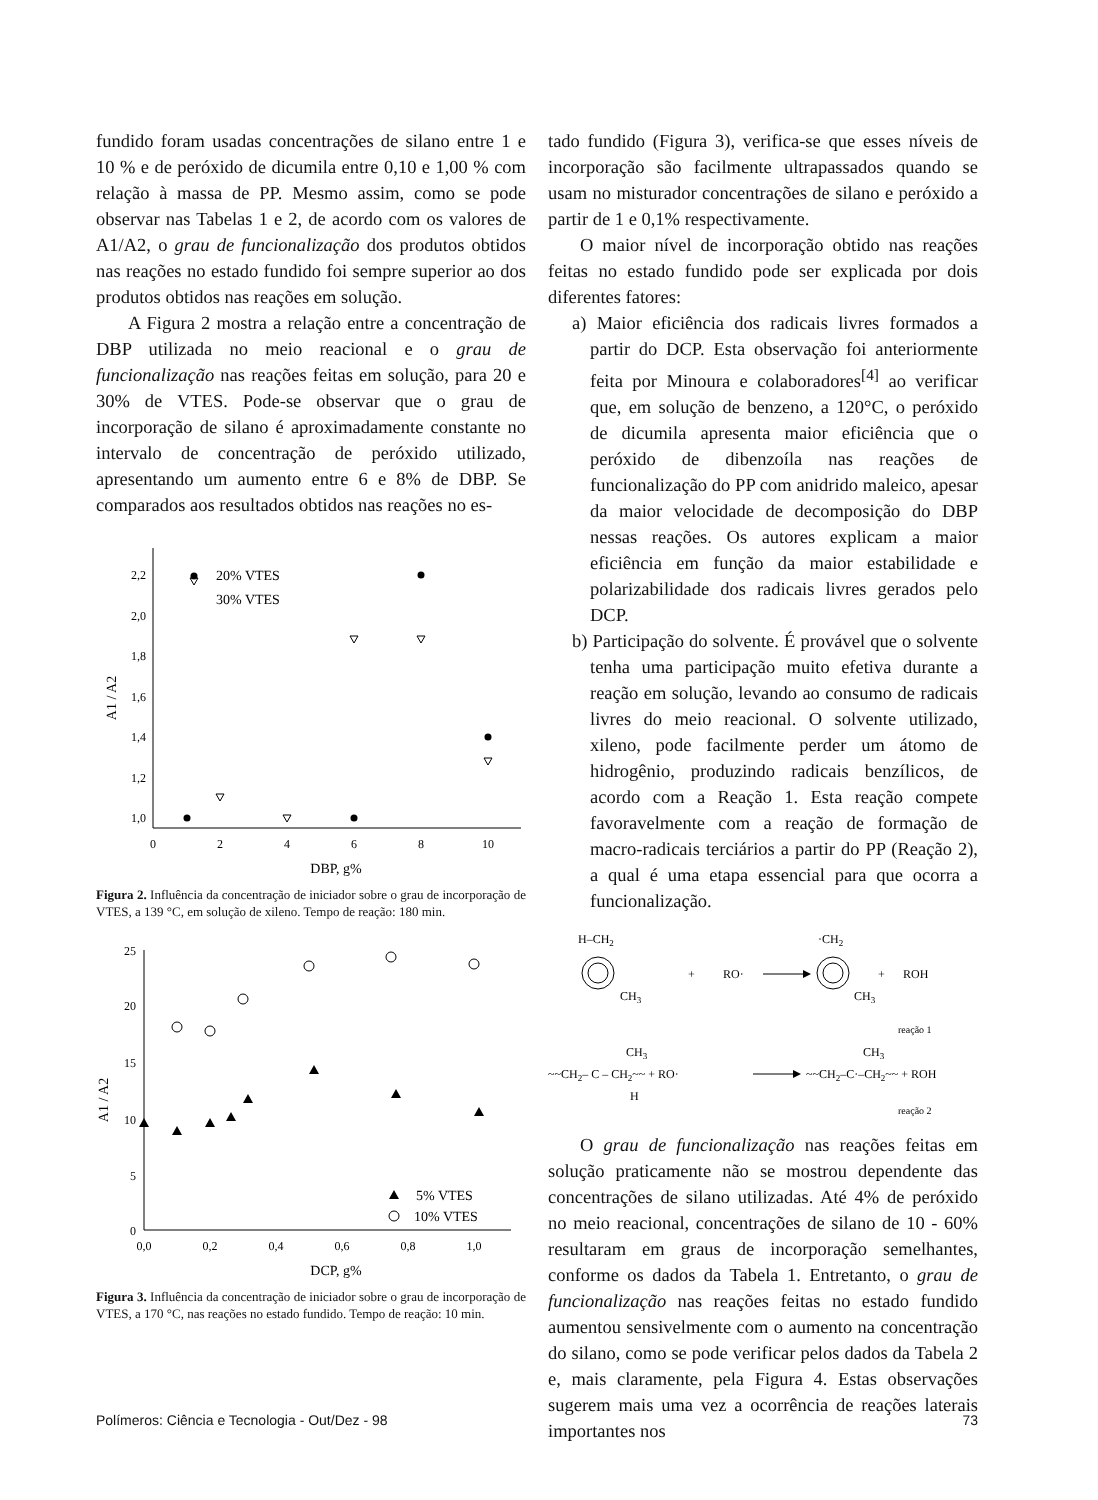fundido foram usadas concentrações de silano entre 1 e 10 % e de peróxido de dicumila entre 0,10 e 1,00 % com relação à massa de PP. Mesmo assim, como se pode observar nas Tabelas 1 e 2, de acordo com os valores de A1/A2, o grau de funcionalização dos produtos obtidos nas reações no estado fundido foi sempre superior ao dos produtos obtidos nas reações em solução.
A Figura 2 mostra a relação entre a concentração de DBP utilizada no meio reacional e o grau de funcionalização nas reações feitas em solução, para 20 e 30% de VTES. Pode-se observar que o grau de incorporação de silano é aproximadamente constante no intervalo de concentração de peróxido utilizado, apresentando um aumento entre 6 e 8% de DBP. Se comparados aos resultados obtidos nas reações no es-
2,2
2,0
1,8
1,6
1,4
1,2
1,0
0
2
4
6
8
10
DBP, g%
A1 / A2
20% VTES
30% VTES
Figura 2. Influência da concentração de iniciador sobre o grau de incorporação de VTES, a 139 °C, em solução de xileno. Tempo de reação: 180 min.
25
20
15
10
5
0
0,0
0,2
0,4
0,6
0,8
1,0
DCP, g%
A1 / A2
5% VTES
10% VTES
Figura 3. Influência da concentração de iniciador sobre o grau de incorporação de VTES, a 170 °C, nas reações no estado fundido. Tempo de reação: 10 min.
tado fundido (Figura 3), verifica-se que esses níveis de incorporação são facilmente ultrapassados quando se usam no misturador concentrações de silano e peróxido a partir de 1 e 0,1% respectivamente.
O maior nível de incorporação obtido nas reações feitas no estado fundido pode ser explicada por dois diferentes fatores:
a) Maior eficiência dos radicais livres formados a partir do DCP. Esta observação foi anteriormente feita por Minoura e colaboradores<sup>[4]</sup> ao verificar que, em solução de benzeno, a 120°C, o peróxido de dicumila apresenta maior eficiência que o peróxido de dibenzoíla nas reações de funcionalização do PP com anidrido maleico, apesar da maior velocidade de decomposição do DBP nessas reações. Os autores explicam a maior eficiência em função da maior estabilidade e polarizabilidade dos radicais livres gerados pelo DCP.
b) Participação do solvente. É provável que o solvente tenha uma participação muito efetiva durante a reação em solução, levando ao consumo de radicais livres do meio reacional. O solvente utilizado, xileno, pode facilmente perder um átomo de hidrogênio, produzindo radicais benzílicos, de acordo com a Reação 1. Esta reação compete favoravelmente com a reação de formação de macro-radicais terciários a partir do PP (Reação 2), a qual é uma etapa essencial para que ocorra a funcionalização.
H–CH2
CH3
+
RO·
·CH2
CH3
+
ROH
reação 1
~~CH2– C – CH2~~ + RO·
CH3
H
~~CH2–C·–CH2~~ + ROH
CH3
reação 2
O grau de funcionalização nas reações feitas em solução praticamente não se mostrou dependente das concentrações de silano utilizadas. Até 4% de peróxido no meio reacional, concentrações de silano de 10 - 60% resultaram em graus de incorporação semelhantes, conforme os dados da Tabela 1. Entretanto, o grau de funcionalização nas reações feitas no estado fundido aumentou sensivelmente com o aumento na concentração do silano, como se pode verificar pelos dados da Tabela 2 e, mais claramente, pela Figura 4. Estas observações sugerem mais uma vez a ocorrência de reações laterais importantes nos
Polímeros: Ciência e Tecnologia - Out/Dez - 98 73